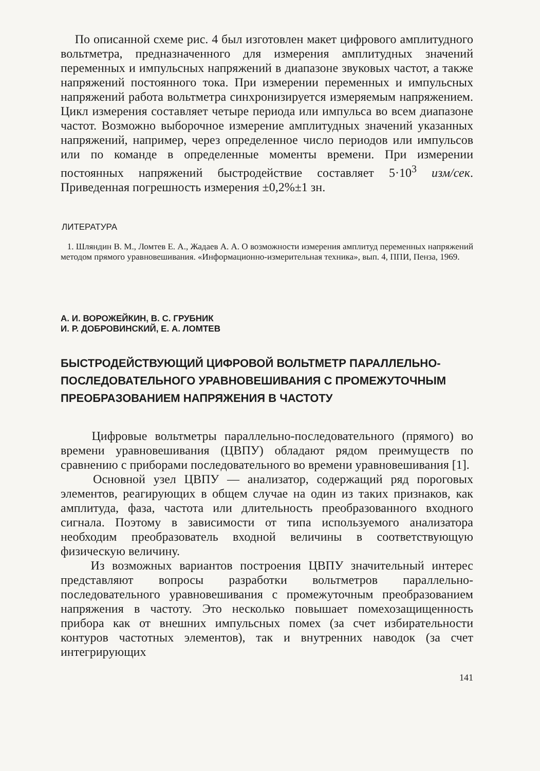По описанной схеме рис. 4 был изготовлен макет цифрового амплитудного вольтметра, предназначенного для измерения амплитудных значений переменных и импульсных напряжений в диапазоне звуковых частот, а также напряжений постоянного тока. При измерении переменных и импульсных напряжений работа вольтметра синхронизируется измеряемым напряжением. Цикл измерения составляет четыре периода или импульса во всем диапазоне частот. Возможно выборочное измерение амплитудных значений указанных напряжений, например, через определенное число периодов или импульсов или по команде в определенные моменты времени. При измерении постоянных напряжений быстродействие составляет 5·10<sup>3</sup> изм/сек. Приведенная погрешность измерения ±0,2%±1 зн.
ЛИТЕРАТУРА
1. Шляндин В. М., Ломтев Е. А., Жадаев А. А. О возможности измерения амплитуд переменных напряжений методом прямого уравновешивания. «Информационно-измерительная техника», вып. 4, ППИ, Пенза, 1969.
А. И. ВОРОЖЕЙКИН, В. С. ГРУБНИК
И. Р. ДОБРОВИНСКИЙ, Е. А. ЛОМТЕВ
БЫСТРОДЕЙСТВУЮЩИЙ ЦИФРОВОЙ ВОЛЬТМЕТР ПАРАЛЛЕЛЬНО-ПОСЛЕДОВАТЕЛЬНОГО УРАВНОВЕШИВАНИЯ С ПРОМЕЖУТОЧНЫМ ПРЕОБРАЗОВАНИЕМ НАПРЯЖЕНИЯ В ЧАСТОТУ
Цифровые вольтметры параллельно-последовательного (прямого) во времени уравновешивания (ЦВПУ) обладают рядом преимуществ по сравнению с приборами последовательного во времени уравновешивания [1].
Основной узел ЦВПУ — анализатор, содержащий ряд пороговых элементов, реагирующих в общем случае на один из таких признаков, как амплитуда, фаза, частота или длительность преобразованного входного сигнала. Поэтому в зависимости от типа используемого анализатора необходим преобразователь входной величины в соответствующую физическую величину.
Из возможных вариантов построения ЦВПУ значительный интерес представляют вопросы разработки вольтметров параллельно-последовательного уравновешивания с промежуточным преобразованием напряжения в частоту. Это несколько повышает помехозащищенность прибора как от внешних импульсных помех (за счет избирательности контуров частотных элементов), так и внутренних наводок (за счет интегрирующих
141